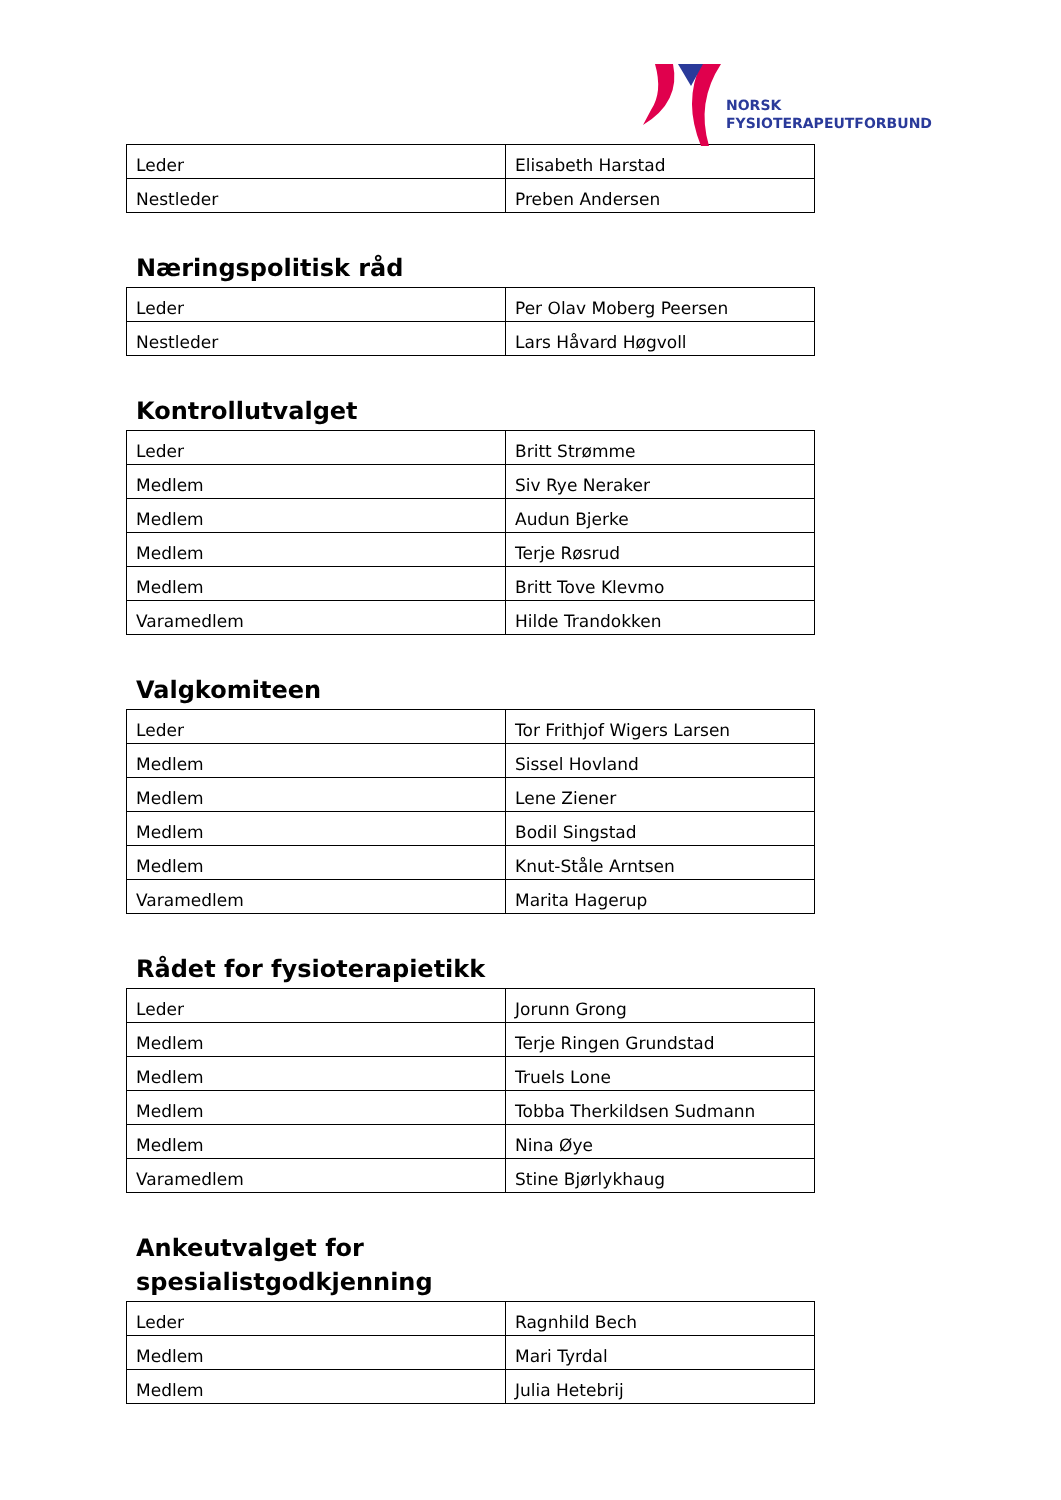NORSK
FYSIOTERAPEUTFORBUND
| Leder | Elisabeth Harstad |
| Nestleder | Preben Andersen |
Næringspolitisk råd
| Leder | Per Olav Moberg Peersen |
| Nestleder | Lars Håvard Høgvoll |
Kontrollutvalget
| Leder | Britt Strømme |
| Medlem | Siv Rye Neraker |
| Medlem | Audun Bjerke |
| Medlem | Terje Røsrud |
| Medlem | Britt Tove Klevmo |
| Varamedlem | Hilde Trandokken |
Valgkomiteen
| Leder | Tor Frithjof Wigers Larsen |
| Medlem | Sissel Hovland |
| Medlem | Lene Ziener |
| Medlem | Bodil Singstad |
| Medlem | Knut-Ståle Arntsen |
| Varamedlem | Marita Hagerup |
Rådet for fysioterapietikk
| Leder | Jorunn Grong |
| Medlem | Terje Ringen Grundstad |
| Medlem | Truels Lone |
| Medlem | Tobba Therkildsen Sudmann |
| Medlem | Nina Øye |
| Varamedlem | Stine Bjørlykhaug |
Ankeutvalget for
spesialistgodkjenning
| Leder | Ragnhild Bech |
| Medlem | Mari Tyrdal |
| Medlem | Julia Hetebrij |